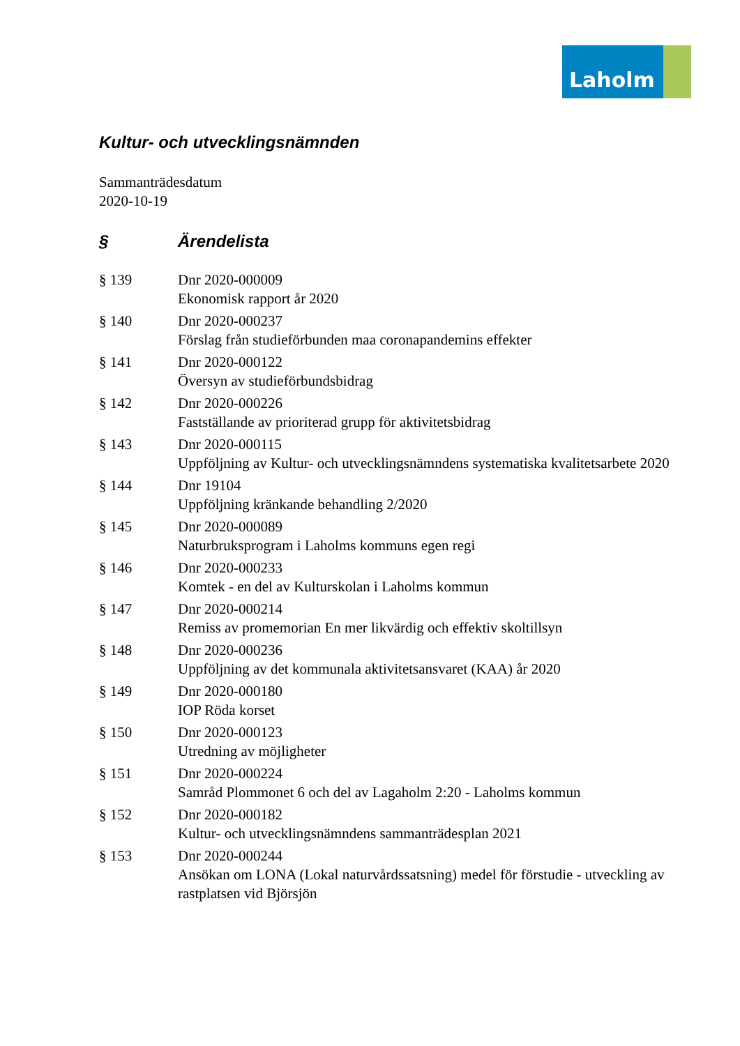Laholm
Kultur- och utvecklingsnämnden
Sammanträdesdatum
2020-10-19
§ Ärendelista
§ 139 Dnr 2020-000009
Ekonomisk rapport år 2020
§ 140 Dnr 2020-000237
Förslag från studieförbunden maa coronapandemins effekter
§ 141 Dnr 2020-000122
Översyn av studieförbundsbidrag
§ 142 Dnr 2020-000226
Fastställande av prioriterad grupp för aktivitetsbidrag
§ 143 Dnr 2020-000115
Uppföljning av Kultur- och utvecklingsnämndens systematiska kvalitetsarbete 2020
§ 144 Dnr 19104
Uppföljning kränkande behandling 2/2020
§ 145 Dnr 2020-000089
Naturbruksprogram i Laholms kommuns egen regi
§ 146 Dnr 2020-000233
Komtek - en del av Kulturskolan i Laholms kommun
§ 147 Dnr 2020-000214
Remiss av promemorian En mer likvärdig och effektiv skoltillsyn
§ 148 Dnr 2020-000236
Uppföljning av det kommunala aktivitetsansvaret (KAA) år 2020
§ 149 Dnr 2020-000180
IOP Röda korset
§ 150 Dnr 2020-000123
Utredning av möjligheter
§ 151 Dnr 2020-000224
Samråd Plommonet 6 och del av Lagaholm 2:20 - Laholms kommun
§ 152 Dnr 2020-000182
Kultur- och utvecklingsnämndens sammanträdesplan 2021
§ 153 Dnr 2020-000244
Ansökan om LONA (Lokal naturvårdssatsning) medel för förstudie - utveckling av rastplatsen vid Björsjön